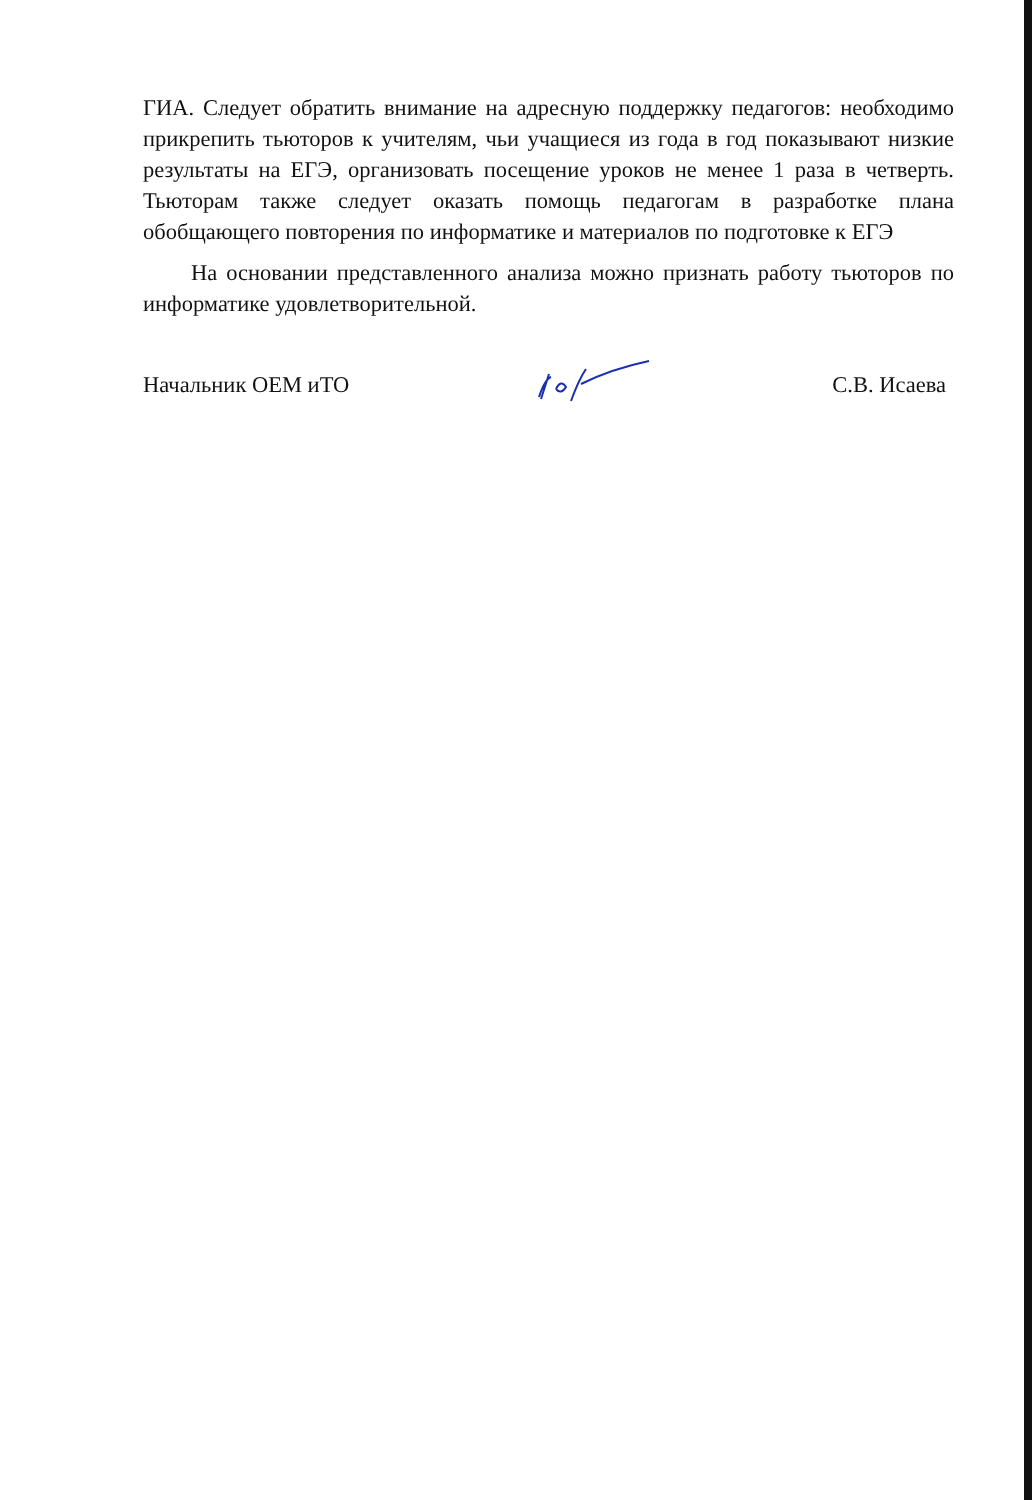ГИА. Следует обратить внимание на адресную поддержку педагогов: необходимо прикрепить тьюторов к учителям, чьи учащиеся из года в год показывают низкие результаты на ЕГЭ, организовать посещение уроков не менее 1 раза в четверть. Тьюторам также следует оказать помощь педагогам в разработке плана обобщающего повторения по информатике и материалов по подготовке к ЕГЭ
На основании представленного анализа можно признать работу тьюторов по информатике удовлетворительной.
Начальник ОЕМ иТО С.В. Исаева